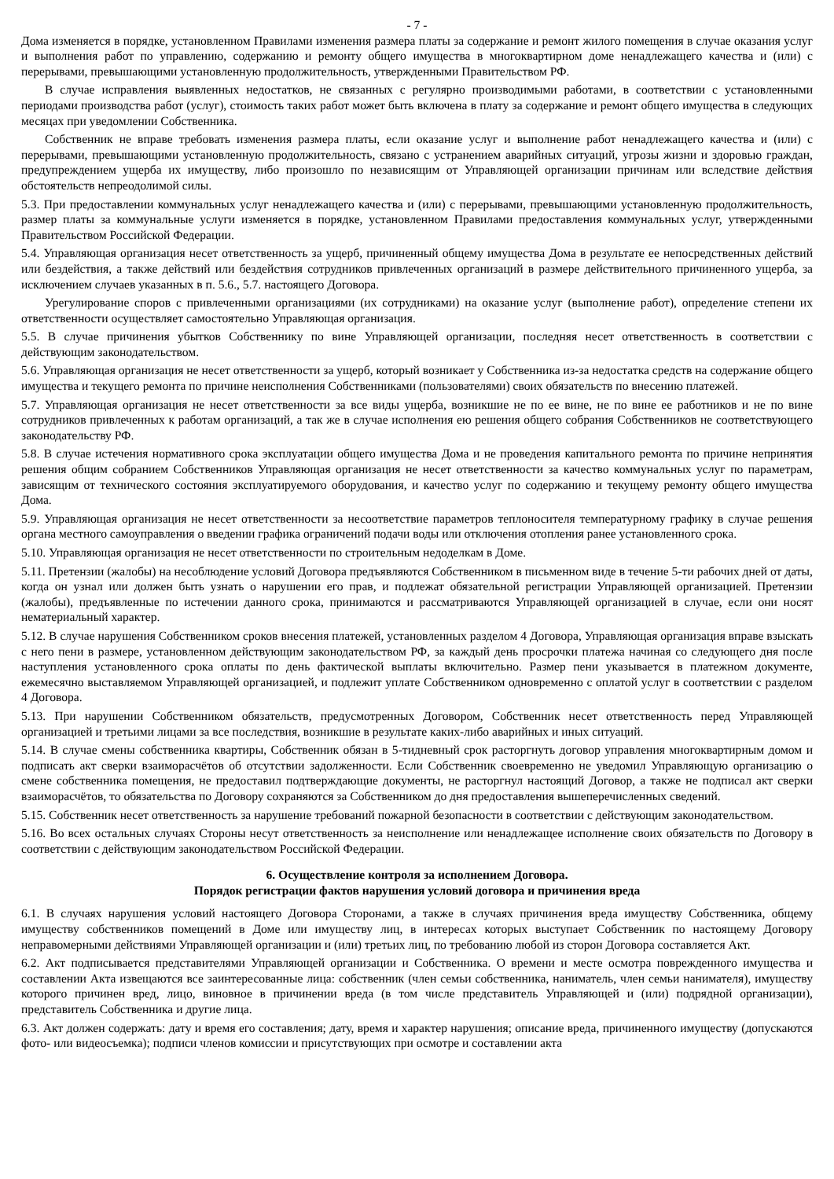- 7 -
Дома изменяется в порядке, установленном Правилами изменения размера платы за содержание и ремонт жилого помещения в случае оказания услуг и выполнения работ по управлению, содержанию и ремонту общего имущества в многоквартирном доме ненадлежащего качества и (или) с перерывами, превышающими установленную продолжительность, утвержденными Правительством РФ.
В случае исправления выявленных недостатков, не связанных с регулярно производимыми работами, в соответствии с установленными периодами производства работ (услуг), стоимость таких работ может быть включена в плату за содержание и ремонт общего имущества в следующих месяцах при уведомлении Собственника.
Собственник не вправе требовать изменения размера платы, если оказание услуг и выполнение работ ненадлежащего качества и (или) с перерывами, превышающими установленную продолжительность, связано с устранением аварийных ситуаций, угрозы жизни и здоровью граждан, предупреждением ущерба их имуществу, либо произошло по независящим от Управляющей организации причинам или вследствие действия обстоятельств непреодолимой силы.
5.3. При предоставлении коммунальных услуг ненадлежащего качества и (или) с перерывами, превышающими установленную продолжительность, размер платы за коммунальные услуги изменяется в порядке, установленном Правилами предоставления коммунальных услуг, утвержденными Правительством Российской Федерации.
5.4. Управляющая организация несет ответственность за ущерб, причиненный общему имущества Дома в результате ее непосредственных действий или бездействия, а также действий или бездействия сотрудников привлеченных организаций в размере действительного причиненного ущерба, за исключением случаев указанных в п. 5.6., 5.7. настоящего Договора.
Урегулирование споров с привлеченными организациями (их сотрудниками) на оказание услуг (выполнение работ), определение степени их ответственности осуществляет самостоятельно Управляющая организация.
5.5. В случае причинения убытков Собственнику по вине Управляющей организации, последняя несет ответственность в соответствии с действующим законодательством.
5.6. Управляющая организация не несет ответственности за ущерб, который возникает у Собственника из-за недостатка средств на содержание общего имущества и текущего ремонта по причине неисполнения Собственниками (пользователями) своих обязательств по внесению платежей.
5.7. Управляющая организация не несет ответственности за все виды ущерба, возникшие не по ее вине, не по вине ее работников и не по вине сотрудников привлеченных к работам организаций, а так же в случае исполнения ею решения общего собрания Собственников не соответствующего законодательству РФ.
5.8. В случае истечения нормативного срока эксплуатации общего имущества Дома и не проведения капитального ремонта по причине непринятия решения общим собранием Собственников Управляющая организация не несет ответственности за качество коммунальных услуг по параметрам, зависящим от технического состояния эксплуатируемого оборудования, и качество услуг по содержанию и текущему ремонту общего имущества Дома.
5.9. Управляющая организация не несет ответственности за несоответствие параметров теплоносителя температурному графику в случае решения органа местного самоуправления о введении графика ограничений подачи воды или отключения отопления ранее установленного срока.
5.10. Управляющая организация не несет ответственности по строительным недоделкам в Доме.
5.11. Претензии (жалобы) на несоблюдение условий Договора предъявляются Собственником в письменном виде в течение 5-ти рабочих дней от даты, когда он узнал или должен быть узнать о нарушении его прав, и подлежат обязательной регистрации Управляющей организацией. Претензии (жалобы), предъявленные по истечении данного срока, принимаются и рассматриваются Управляющей организацией в случае, если они носят нематериальный характер.
5.12. В случае нарушения Собственником сроков внесения платежей, установленных разделом 4 Договора, Управляющая организация вправе взыскать с него пени в размере, установленном действующим законодательством РФ, за каждый день просрочки платежа начиная со следующего дня после наступления установленного срока оплаты по день фактической выплаты включительно. Размер пени указывается в платежном документе, ежемесячно выставляемом Управляющей организацией, и подлежит уплате Собственником одновременно с оплатой услуг в соответствии с разделом 4 Договора.
5.13. При нарушении Собственником обязательств, предусмотренных Договором, Собственник несет ответственность перед Управляющей организацией и третьими лицами за все последствия, возникшие в результате каких-либо аварийных и иных ситуаций.
5.14. В случае смены собственника квартиры, Собственник обязан в 5-тидневный срок расторгнуть договор управления многоквартирным домом и подписать акт сверки взаиморасчётов об отсутствии задолженности. Если Собственник своевременно не уведомил Управляющую организацию о смене собственника помещения, не предоставил подтверждающие документы, не расторгнул настоящий Договор, а также не подписал акт сверки взаиморасчётов, то обязательства по Договору сохраняются за Собственником до дня предоставления вышеперечисленных сведений.
5.15. Собственник несет ответственность за нарушение требований пожарной безопасности в соответствии с действующим законодательством.
5.16. Во всех остальных случаях Стороны несут ответственность за неисполнение или ненадлежащее исполнение своих обязательств по Договору в соответствии с действующим законодательством Российской Федерации.
6. Осуществление контроля за исполнением Договора.
Порядок регистрации фактов нарушения условий договора и причинения вреда
6.1. В случаях нарушения условий настоящего Договора Сторонами, а также в случаях причинения вреда имуществу Собственника, общему имуществу собственников помещений в Доме или имуществу лиц, в интересах которых выступает Собственник по настоящему Договору неправомерными действиями Управляющей организации и (или) третьих лиц, по требованию любой из сторон Договора составляется Акт.
6.2. Акт подписывается представителями Управляющей организации и Собственника. О времени и месте осмотра поврежденного имущества и составлении Акта извещаются все заинтересованные лица: собственник (член семьи собственника, наниматель, член семьи нанимателя), имуществу которого причинен вред, лицо, виновное в причинении вреда (в том числе представитель Управляющей и (или) подрядной организации), представитель Собственника и другие лица.
6.3. Акт должен содержать: дату и время его составления; дату, время и характер нарушения; описание вреда, причиненного имуществу (допускаются фото- или видеосъемка); подписи членов комиссии и присутствующих при осмотре и составлении акта